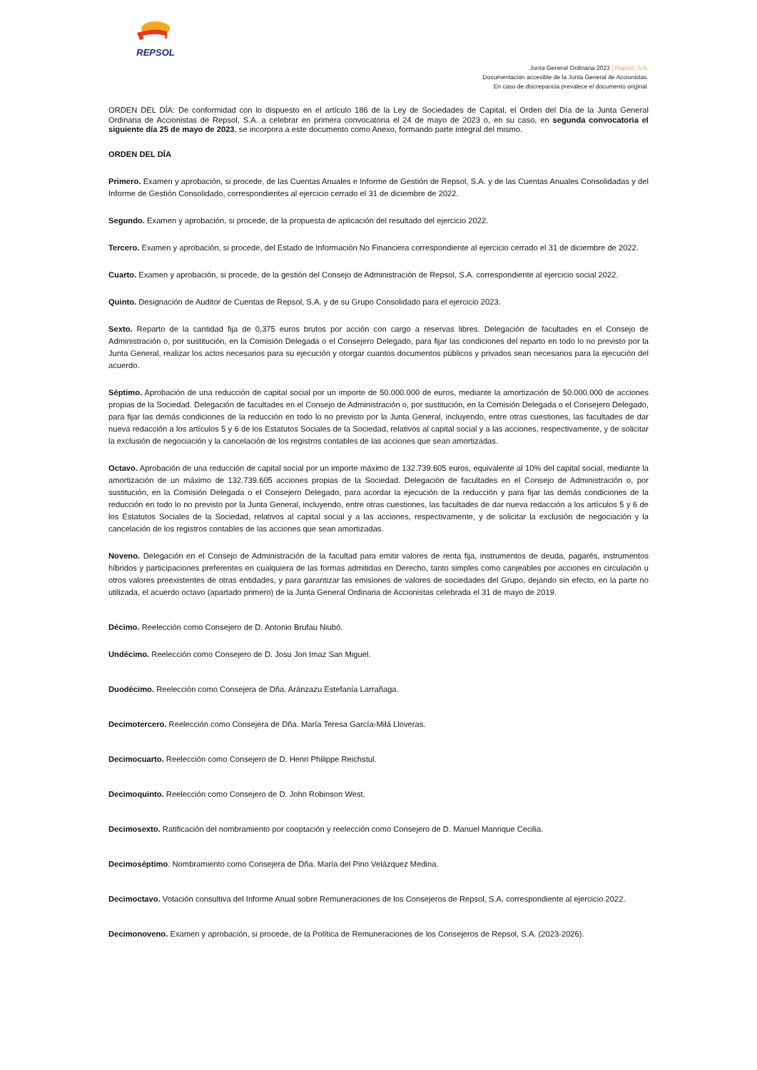REPSOL
Junta General Ordinaria 2023 | Repsol, S.A.
Documentación accesible de la Junta General de Accionistas.
En caso de discrepancia prevalece el documento original.
ORDEN DEL DÍA: De conformidad con lo dispuesto en el artículo 186 de la Ley de Sociedades de Capital, el Orden del Día de la Junta General Ordinaria de Accionistas de Repsol, S.A. a celebrar en primera convocatoria el 24 de mayo de 2023 o, en su caso, en segunda convocatoria el siguiente día 25 de mayo de 2023, se incorpora a este documento como Anexo, formando parte integral del mismo.
ORDEN DEL DÍA
Primero. Examen y aprobación, si procede, de las Cuentas Anuales e Informe de Gestión de Repsol, S.A. y de las Cuentas Anuales Consolidadas y del Informe de Gestión Consolidado, correspondientes al ejercicio cerrado el 31 de diciembre de 2022.
Segundo. Examen y aprobación, si procede, de la propuesta de aplicación del resultado del ejercicio 2022.
Tercero. Examen y aprobación, si procede, del Estado de Información No Financiera correspondiente al ejercicio cerrado el 31 de diciembre de 2022.
Cuarto. Examen y aprobación, si procede, de la gestión del Consejo de Administración de Repsol, S.A. correspondiente al ejercicio social 2022.
Quinto. Designación de Auditor de Cuentas de Repsol, S.A. y de su Grupo Consolidado para el ejercicio 2023.
Sexto. Reparto de la cantidad fija de 0,375 euros brutos por acción con cargo a reservas libres. Delegación de facultades en el Consejo de Administración o, por sustitución, en la Comisión Delegada o el Consejero Delegado, para fijar las condiciones del reparto en todo lo no previsto por la Junta General, realizar los actos necesarios para su ejecución y otorgar cuantos documentos públicos y privados sean necesarios para la ejecución del acuerdo.
Séptimo. Aprobación de una reducción de capital social por un importe de 50.000.000 de euros, mediante la amortización de 50.000.000 de acciones propias de la Sociedad. Delegación de facultades en el Consejo de Administración o, por sustitución, en la Comisión Delegada o el Consejero Delegado, para fijar las demás condiciones de la reducción en todo lo no previsto por la Junta General, incluyendo, entre otras cuestiones, las facultades de dar nueva redacción a los artículos 5 y 6 de los Estatutos Sociales de la Sociedad, relativos al capital social y a las acciones, respectivamente, y de solicitar la exclusión de negociación y la cancelación de los registros contables de las acciones que sean amortizadas.
Octavo. Aprobación de una reducción de capital social por un importe máximo de 132.739.605 euros, equivalente al 10% del capital social, mediante la amortización de un máximo de 132.739.605 acciones propias de la Sociedad. Delegación de facultades en el Consejo de Administración o, por sustitución, en la Comisión Delegada o el Consejero Delegado, para acordar la ejecución de la reducción y para fijar las demás condiciones de la reducción en todo lo no previsto por la Junta General, incluyendo, entre otras cuestiones, las facultades de dar nueva redacción a los artículos 5 y 6 de los Estatutos Sociales de la Sociedad, relativos al capital social y a las acciones, respectivamente, y de solicitar la exclusión de negociación y la cancelación de los registros contables de las acciones que sean amortizadas.
Noveno. Delegación en el Consejo de Administración de la facultad para emitir valores de renta fija, instrumentos de deuda, pagarés, instrumentos híbridos y participaciones preferentes en cualquiera de las formas admitidas en Derecho, tanto simples como canjeables por acciones en circulación u otros valores preexistentes de otras entidades, y para garantizar las emisiones de valores de sociedades del Grupo, dejando sin efecto, en la parte no utilizada, el acuerdo octavo (apartado primero) de la Junta General Ordinaria de Accionistas celebrada el 31 de mayo de 2019.
Décimo. Reelección como Consejero de D. Antonio Brufau Niubó.
Undécimo. Reelección como Consejero de D. Josu Jon Imaz San Miguel.
Duodécimo. Reelección como Consejera de Dña. Aránzazu Estefanía Larrañaga.
Decimotercero. Reelección como Consejera de Dña. María Teresa García-Milá Lloveras.
Decimocuarto. Reelección como Consejero de D. Henri Philippe Reichstul.
Decimoquinto. Reelección como Consejero de D. John Robinson West.
Decimosexto. Ratificación del nombramiento por cooptación y reelección como Consejero de D. Manuel Manrique Cecilia.
Decimoséptimo. Nombramiento como Consejera de Dña. María del Pino Velázquez Medina.
Decimoctavo. Votación consultiva del Informe Anual sobre Remuneraciones de los Consejeros de Repsol, S.A. correspondiente al ejercicio 2022.
Decimonoveno. Examen y aprobación, si procede, de la Política de Remuneraciones de los Consejeros de Repsol, S.A. (2023-2026).